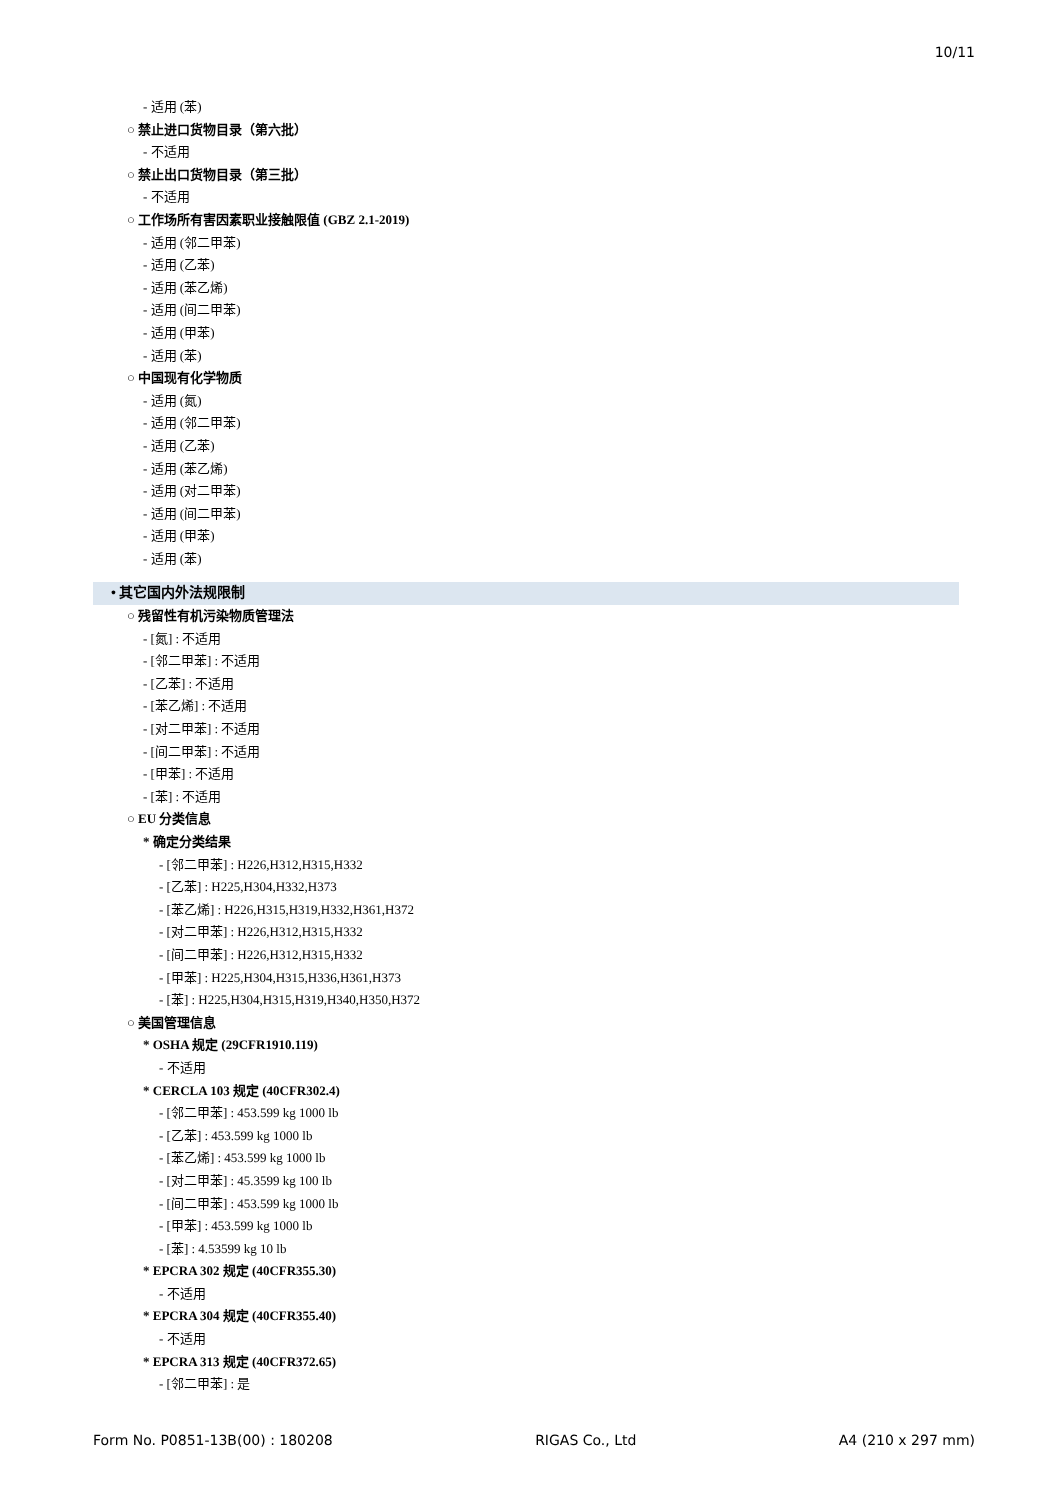10/11
- 适用 (苯)
○ 禁止进口货物目录（第六批）
- 不适用
○ 禁止出口货物目录（第三批）
- 不适用
○ 工作场所有害因素职业接触限值 (GBZ 2.1-2019)
- 适用 (邻二甲苯)
- 适用 (乙苯)
- 适用 (苯乙烯)
- 适用 (间二甲苯)
- 适用 (甲苯)
- 适用 (苯)
○ 中国现有化学物质
- 适用 (氮)
- 适用 (邻二甲苯)
- 适用 (乙苯)
- 适用 (苯乙烯)
- 适用 (对二甲苯)
- 适用 (间二甲苯)
- 适用 (甲苯)
- 适用 (苯)
• 其它国内外法规限制
○ 残留性有机污染物质管理法
- [氮] : 不适用
- [邻二甲苯] : 不适用
- [乙苯] : 不适用
- [苯乙烯] : 不适用
- [对二甲苯] : 不适用
- [间二甲苯] : 不适用
- [甲苯] : 不适用
- [苯] : 不适用
○ EU 分类信息
* 确定分类结果
- [邻二甲苯] : H226,H312,H315,H332
- [乙苯] : H225,H304,H332,H373
- [苯乙烯] : H226,H315,H319,H332,H361,H372
- [对二甲苯] : H226,H312,H315,H332
- [间二甲苯] : H226,H312,H315,H332
- [甲苯] : H225,H304,H315,H336,H361,H373
- [苯] : H225,H304,H315,H319,H340,H350,H372
○ 美国管理信息
* OSHA 规定 (29CFR1910.119)
- 不适用
* CERCLA 103 规定 (40CFR302.4)
- [邻二甲苯] : 453.599 kg 1000 lb
- [乙苯] : 453.599 kg 1000 lb
- [苯乙烯] : 453.599 kg 1000 lb
- [对二甲苯] : 45.3599 kg 100 lb
- [间二甲苯] : 453.599 kg 1000 lb
- [甲苯] : 453.599 kg 1000 lb
- [苯] : 4.53599 kg 10 lb
* EPCRA 302 规定 (40CFR355.30)
- 不适用
* EPCRA 304 规定 (40CFR355.40)
- 不适用
* EPCRA 313 规定 (40CFR372.65)
- [邻二甲苯] : 是
Form No. P0851-13B(00) : 180208 RIGAS Co., Ltd A4 (210 x 297 mm)